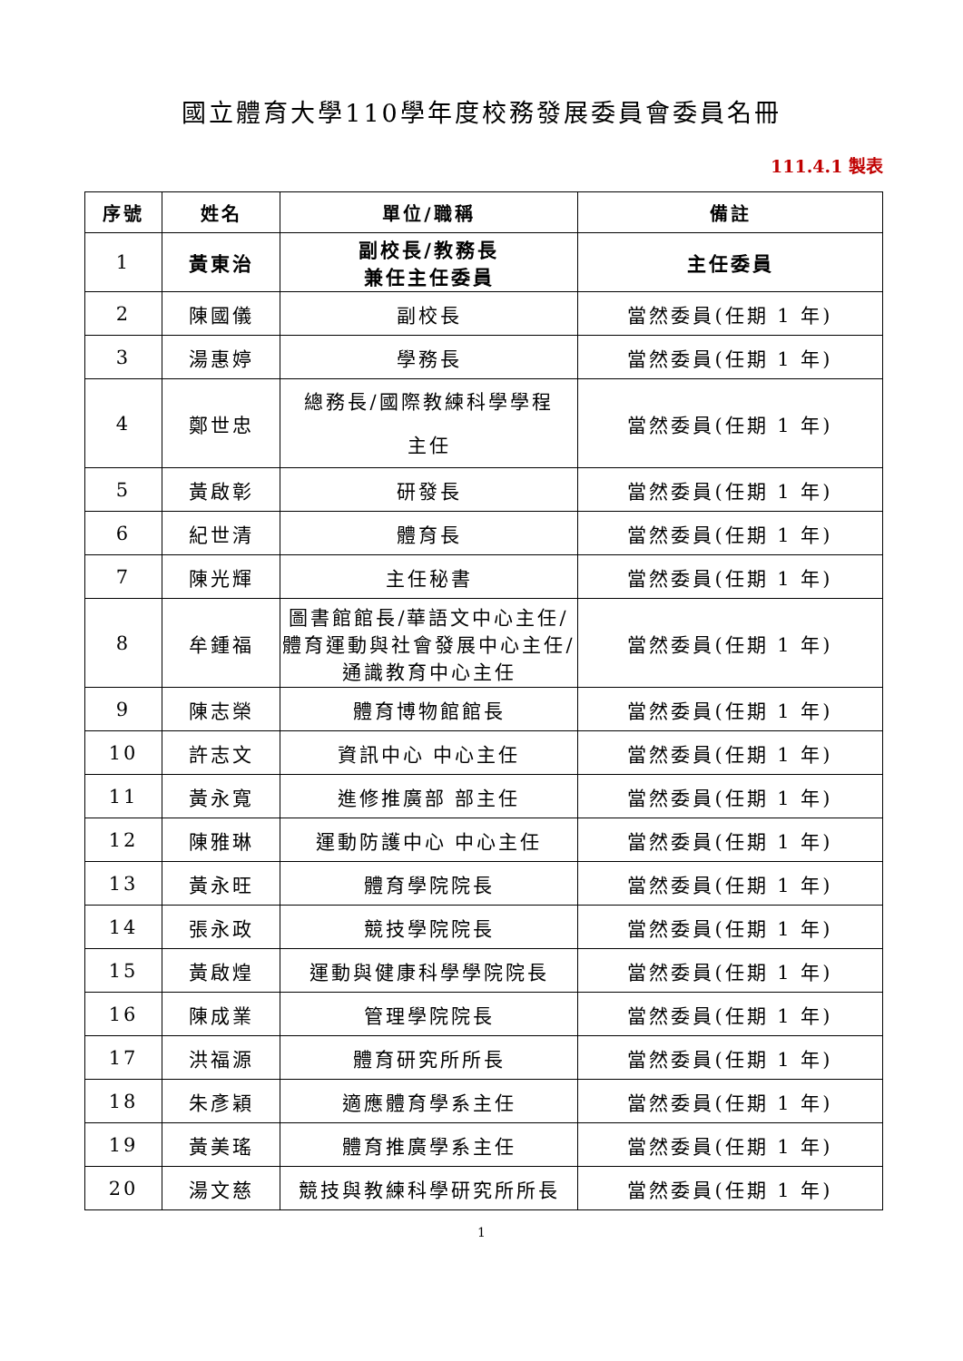國立體育大學110學年度校務發展委員會委員名冊
111.4.1 製表
| 序號 | 姓名 | 單位/職稱 | 備註 |
| --- | --- | --- | --- |
| 1 | 黃東治 | 副校長/教務長 兼任主任委員 | 主任委員 |
| 2 | 陳國儀 | 副校長 | 當然委員(任期 1 年) |
| 3 | 湯惠婷 | 學務長 | 當然委員(任期 1 年) |
| 4 | 鄭世忠 | 總務長/國際教練科學學程 主任 | 當然委員(任期 1 年) |
| 5 | 黃啟彰 | 研發長 | 當然委員(任期 1 年) |
| 6 | 紀世清 | 體育長 | 當然委員(任期 1 年) |
| 7 | 陳光輝 | 主任秘書 | 當然委員(任期 1 年) |
| 8 | 牟鍾福 | 圖書館館長/華語文中心主任/體育運動與社會發展中心主任/通識教育中心主任 | 當然委員(任期 1 年) |
| 9 | 陳志榮 | 體育博物館館長 | 當然委員(任期 1 年) |
| 10 | 許志文 | 資訊中心 中心主任 | 當然委員(任期 1 年) |
| 11 | 黃永寬 | 進修推廣部 部主任 | 當然委員(任期 1 年) |
| 12 | 陳雅琳 | 運動防護中心 中心主任 | 當然委員(任期 1 年) |
| 13 | 黃永旺 | 體育學院院長 | 當然委員(任期 1 年) |
| 14 | 張永政 | 競技學院院長 | 當然委員(任期 1 年) |
| 15 | 黃啟煌 | 運動與健康科學學院院長 | 當然委員(任期 1 年) |
| 16 | 陳成業 | 管理學院院長 | 當然委員(任期 1 年) |
| 17 | 洪福源 | 體育研究所所長 | 當然委員(任期 1 年) |
| 18 | 朱彥穎 | 適應體育學系主任 | 當然委員(任期 1 年) |
| 19 | 黃美瑤 | 體育推廣學系主任 | 當然委員(任期 1 年) |
| 20 | 湯文慈 | 競技與教練科學研究所所長 | 當然委員(任期 1 年) |
1